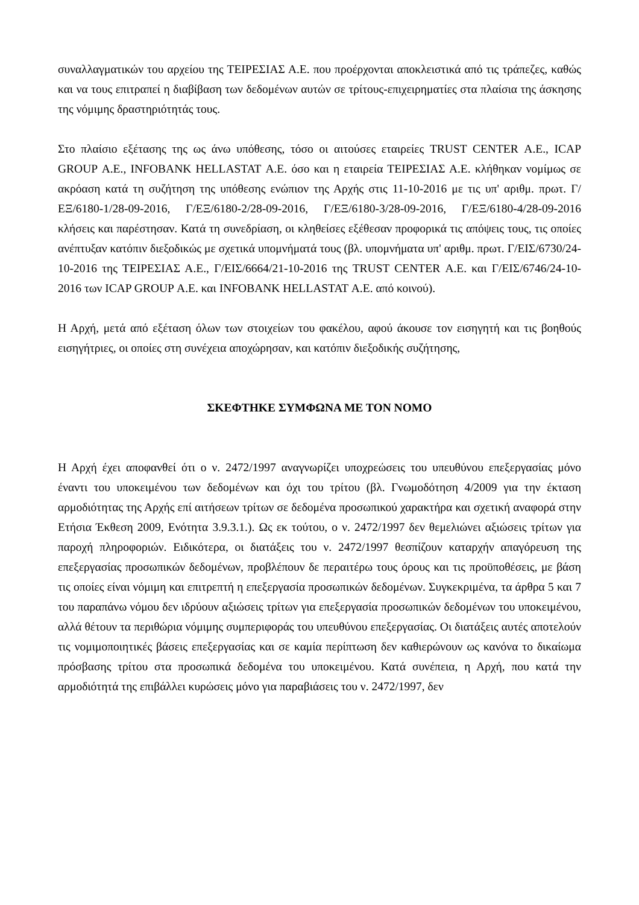συναλλαγματικών του αρχείου της ΤΕΙΡΕΣΙΑΣ Α.Ε. που προέρχονται αποκλειστικά από τις τράπεζες, καθώς και να τους επιτραπεί η διαβίβαση των δεδομένων αυτών σε τρίτους-επιχειρηματίες στα πλαίσια της άσκησης της νόμιμης δραστηριότητάς τους.
Στο πλαίσιο εξέτασης της ως άνω υπόθεσης, τόσο οι αιτούσες εταιρείες TRUST CENTER Α.Ε., ICAP GROUP Α.Ε., INFOBANK HELLASTAT Α.Ε. όσο και η εταιρεία ΤΕΙΡΕΣΙΑΣ Α.Ε. κλήθηκαν νομίμως σε ακρόαση κατά τη συζήτηση της υπόθεσης ενώπιον της Αρχής στις 11-10-2016 με τις υπ' αριθμ. πρωτ. Γ/ΕΞ/6180-1/28-09-2016, Γ/ΕΞ/6180-2/28-09-2016, Γ/ΕΞ/6180-3/28-09-2016, Γ/ΕΞ/6180-4/28-09-2016 κλήσεις και παρέστησαν. Κατά τη συνεδρίαση, οι κληθείσες εξέθεσαν προφορικά τις απόψεις τους, τις οποίες ανέπτυξαν κατόπιν διεξοδικώς με σχετικά υπομνήματά τους (βλ. υπομνήματα υπ' αριθμ. πρωτ. Γ/ΕΙΣ/6730/24-10-2016 της ΤΕΙΡΕΣΙΑΣ Α.Ε., Γ/ΕΙΣ/6664/21-10-2016 της TRUST CENTER Α.Ε. και Γ/ΕΙΣ/6746/24-10-2016 των ICAP GROUP Α.Ε. και INFOBANK HELLASTAT Α.Ε. από κοινού).
Η Αρχή, μετά από εξέταση όλων των στοιχείων του φακέλου, αφού άκουσε τον εισηγητή και τις βοηθούς εισηγήτριες, οι οποίες στη συνέχεια αποχώρησαν, και κατόπιν διεξοδικής συζήτησης,
ΣΚΕΦΤΗΚΕ ΣΥΜΦΩΝΑ ΜΕ ΤΟΝ ΝΟΜΟ
Η Αρχή έχει αποφανθεί ότι ο ν. 2472/1997 αναγνωρίζει υποχρεώσεις του υπευθύνου επεξεργασίας μόνο έναντι του υποκειμένου των δεδομένων και όχι του τρίτου (βλ. Γνωμοδότηση 4/2009 για την έκταση αρμοδιότητας της Αρχής επί αιτήσεων τρίτων σε δεδομένα προσωπικού χαρακτήρα και σχετική αναφορά στην Ετήσια Έκθεση 2009, Ενότητα 3.9.3.1.). Ως εκ τούτου, ο ν. 2472/1997 δεν θεμελιώνει αξιώσεις τρίτων για παροχή πληροφοριών. Ειδικότερα, οι διατάξεις του ν. 2472/1997 θεσπίζουν καταρχήν απαγόρευση της επεξεργασίας προσωπικών δεδομένων, προβλέπουν δε περαιτέρω τους όρους και τις προϋποθέσεις, με βάση τις οποίες είναι νόμιμη και επιτρεπτή η επεξεργασία προσωπικών δεδομένων. Συγκεκριμένα, τα άρθρα 5 και 7 του παραπάνω νόμου δεν ιδρύουν αξιώσεις τρίτων για επεξεργασία προσωπικών δεδομένων του υποκειμένου, αλλά θέτουν τα περιθώρια νόμιμης συμπεριφοράς του υπευθύνου επεξεργασίας. Οι διατάξεις αυτές αποτελούν τις νομιμοποιητικές βάσεις επεξεργασίας και σε καμία περίπτωση δεν καθιερώνουν ως κανόνα το δικαίωμα πρόσβασης τρίτου στα προσωπικά δεδομένα του υποκειμένου. Κατά συνέπεια, η Αρχή, που κατά την αρμοδιότητά της επιβάλλει κυρώσεις μόνο για παραβιάσεις του ν. 2472/1997, δεν